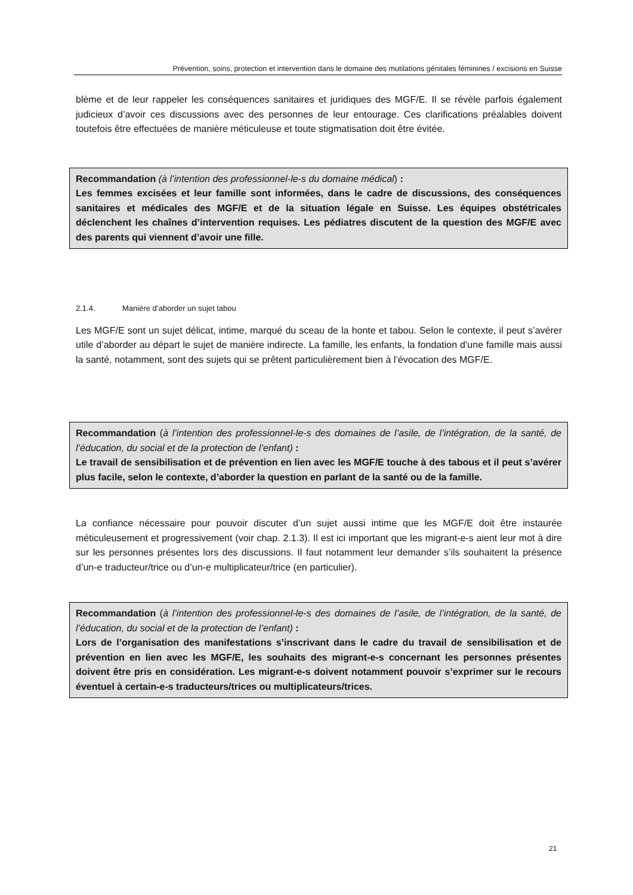Prévention, soins, protection et intervention dans le domaine des mutilations génitales féminines / excisions en Suisse
blème et de leur rappeler les conséquences sanitaires et juridiques des MGF/E. Il se révèle parfois également judicieux d’avoir ces discussions avec des personnes de leur entourage. Ces clarifications préalables doivent toutefois être effectuées de manière méticuleuse et toute stigmatisation doit être évitée.
Recommandation (à l’intention des professionnel-le-s du domaine médical) :
Les femmes excisées et leur famille sont informées, dans le cadre de discussions, des conséquences sanitaires et médicales des MGF/E et de la situation légale en Suisse. Les équipes obstétricales déclenchent les chaînes d’intervention requises. Les pédiatres discutent de la question des MGF/E avec des parents qui viennent d’avoir une fille.
2.1.4. Manière d’aborder un sujet tabou
Les MGF/E sont un sujet délicat, intime, marqué du sceau de la honte et tabou. Selon le contexte, il peut s’avérer utile d’aborder au départ le sujet de manière indirecte. La famille, les enfants, la fondation d’une famille mais aussi la santé, notamment, sont des sujets qui se prêtent particulièrement bien à l’évocation des MGF/E.
Recommandation (à l’intention des professionnel-le-s des domaines de l’asile, de l’intégration, de la santé, de l’éducation, du social et de la protection de l’enfant) :
Le travail de sensibilisation et de prévention en lien avec les MGF/E touche à des tabous et il peut s’avérer plus facile, selon le contexte, d’aborder la question en parlant de la santé ou de la famille.
La confiance nécessaire pour pouvoir discuter d’un sujet aussi intime que les MGF/E doit être instaurée méticuleusement et progressivement (voir chap. 2.1.3). Il est ici important que les migrant-e-s aient leur mot à dire sur les personnes présentes lors des discussions. Il faut notamment leur demander s’ils souhaitent la présence d’un-e traducteur/trice ou d’un-e multiplicateur/trice (en particulier).
Recommandation (à l’intention des professionnel-le-s des domaines de l’asile, de l’intégration, de la santé, de l’éducation, du social et de la protection de l’enfant) :
Lors de l’organisation des manifestations s’inscrivant dans le cadre du travail de sensibilisation et de prévention en lien avec les MGF/E, les souhaits des migrant-e-s concernant les personnes présentes doivent être pris en considération. Les migrant-e-s doivent notamment pouvoir s’exprimer sur le recours éventuel à certain-e-s traducteurs/trices ou multiplicateurs/trices.
21